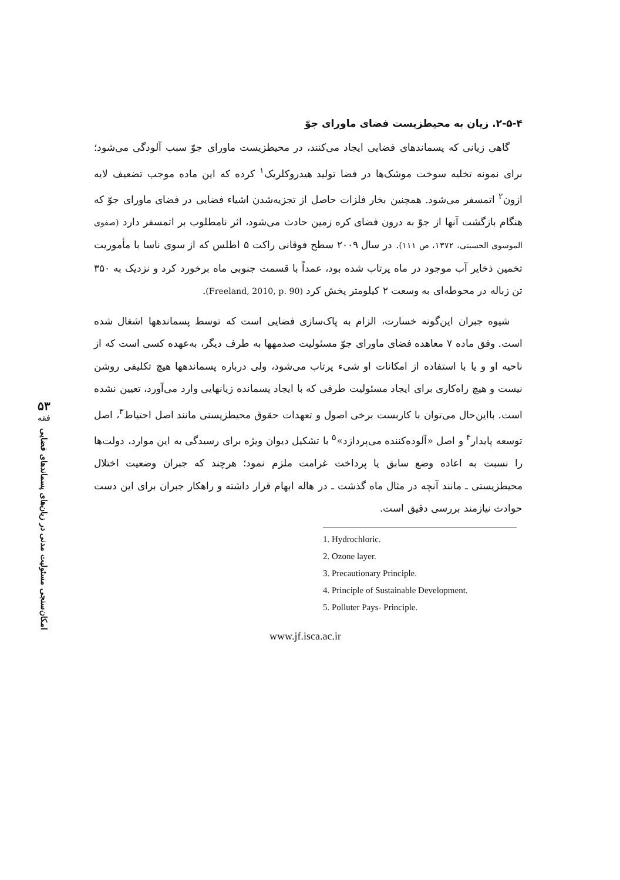۵۳
فقه
امکان‌سنجی مسئولیت مدنی در زیان‌های پسماندهای فضایی
۲-۵-۴. زیان به محیطزیست فضای ماورای جوّ
گاهی زیانی که پسماندهای فضایی ایجاد می‌کنند، در محیطزیست ماورای جوّ سبب آلودگی می‌شود؛ برای نمونه تخلیه سوخت موشک‌ها در فضا تولید هیدروکلریک<sup>۱</sup> کرده که این ماده موجب تضعیف لایه ازون<sup>۲</sup> اتمسفر می‌شود. همچنین بخار فلزات حاصل از تجزیه‌شدن اشیاء فضایی در فضای ماورای جوّ که هنگام بازگشت آنها از جوّ به درون فضای کره زمین حادث می‌شود، اثر نامطلوب بر اتمسفر دارد (صفوی الموسوی الحسینی، ۱۳۷۲، ص ۱۱۱). در سال ۲۰۰۹ سطح فوقانی راکت ۵ اطلس که از سوی ناسا با مأموریت تخمین ذخایر آب موجود در ماه پرتاب شده بود، عمداً با قسمت جنوبی ماه برخورد کرد و نزدیک به ۳۵۰ تن زباله در محوطه‌ای به وسعت ۲ کیلومتر پخش کرد (Freeland, 2010, p. 90).
شیوه جبران این‌گونه خسارت، الزام به پاک‌سازی فضایی است که توسط پسماندهها اشغال شده است. وفق ماده ۷ معاهده فضای ماورای جوّ مسئولیت صدمهها به طرف دیگر، به‌عهده کسی است که از ناحیه او و یا با استفاده از امکانات او شیء پرتاب می‌شود، ولی درباره پسماندهها هیچ تکلیفی روشن نیست و هیچ راه‌کاری برای ایجاد مسئولیت طرفی که با ایجاد پسمانده زیانهایی وارد می‌آورد، تعیین نشده است. بااین‌حال می‌توان با کاربست برخی اصول و تعهدات حقوق محیطزیستی مانند اصل احتیاط<sup>۳</sup>، اصل توسعه پایدار<sup>۴</sup> و اصل «آلوده‌کننده می‌پردازد»<sup>۵</sup> با تشکیل دیوان ویژه برای رسیدگی به این موارد، دولت‌ها را نسبت به اعاده وضع سابق یا پرداخت غرامت ملزم نمود؛ هرچند که جبران وضعیت اختلال محیطزیستی ـ مانند آنچه در مثال ماه گذشت ـ در هاله ابهام قرار داشته و راهکار جبران برای این دست حوادث نیازمند بررسی دقیق است.
1. Hydrochloric.
2. Ozone layer.
3. Precautionary Principle.
4. Principle of Sustainable Development.
5. Polluter Pays- Principle.
www.jf.isca.ac.ir